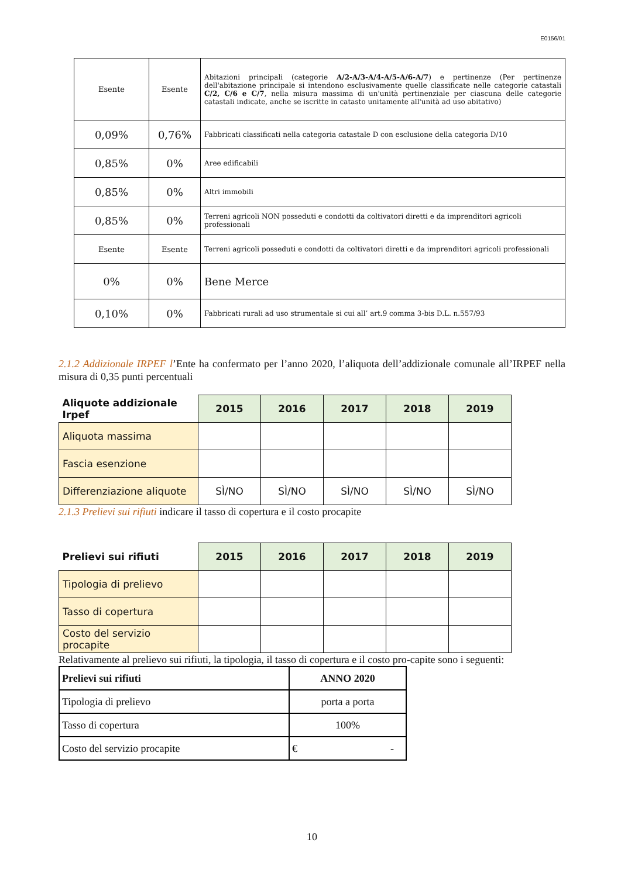E0156/01
| Esente | Esente | Abitazioni principali (categorie A/2-A/3-A/4-A/5-A/6-A/7 ) e pertinenze (Per pertinenze dell'abitazione principale si intendono esclusivamente quelle classificate nelle categorie catastali C/2, C/6 e C/7 , nella misura massima di un'unità pertinenziale per ciascuna delle categorie catastali indicate, anche se iscritte in catasto unitamente all'unità ad uso abitativo) |
| 0,09% | 0,76% | Fabbricati classificati nella categoria catastale D con esclusione della categoria D/10 |
| 0,85% | 0% | Aree edificabili |
| 0,85% | 0% | Altri immobili |
| 0,85% | 0% | Terreni agricoli NON posseduti e condotti da coltivatori diretti e da imprenditori agricoli professionali |
| Esente | Esente | Terreni agricoli posseduti e condotti da coltivatori diretti e da imprenditori agricoli professionali |
| 0% | 0% | Bene Merce |
| 0,10% | 0% | Fabbricati rurali ad uso strumentale si cui all’ art.9 comma 3-bis D.L. n.557/93 |
2.1.2 Addizionale IRPEF l’Ente ha confermato per l’anno 2020, l’aliquota dell’addizionale comunale all’IRPEF nella misura di 0,35 punti percentuali
| Aliquote addizionale Irpef | 2015 | 2016 | 2017 | 2018 | 2019 |
| --- | --- | --- | --- | --- | --- |
| Aliquota massima | | | | | |
| Fascia esenzione | | | | | |
| Differenziazione aliquote | SÌ/NO | SÌ/NO | SÌ/NO | SÌ/NO | SÌ/NO |
2.1.3 Prelievi sui rifiuti indicare il tasso di copertura e il costo procapite
| Prelievi sui rifiuti | 2015 | 2016 | 2017 | 2018 | 2019 |
| --- | --- | --- | --- | --- | --- |
| Tipologia di prelievo | | | | | |
| Tasso di copertura | | | | | |
| Costo del servizio procapite | | | | | |
Relativamente al prelievo sui rifiuti, la tipologia, il tasso di copertura e il costo pro-capite sono i seguenti:
| Prelievi sui rifiuti | ANNO 2020 |
| Tipologia di prelievo | porta a porta |
| Tasso di copertura | 100% |
| Costo del servizio procapite | € - |
10